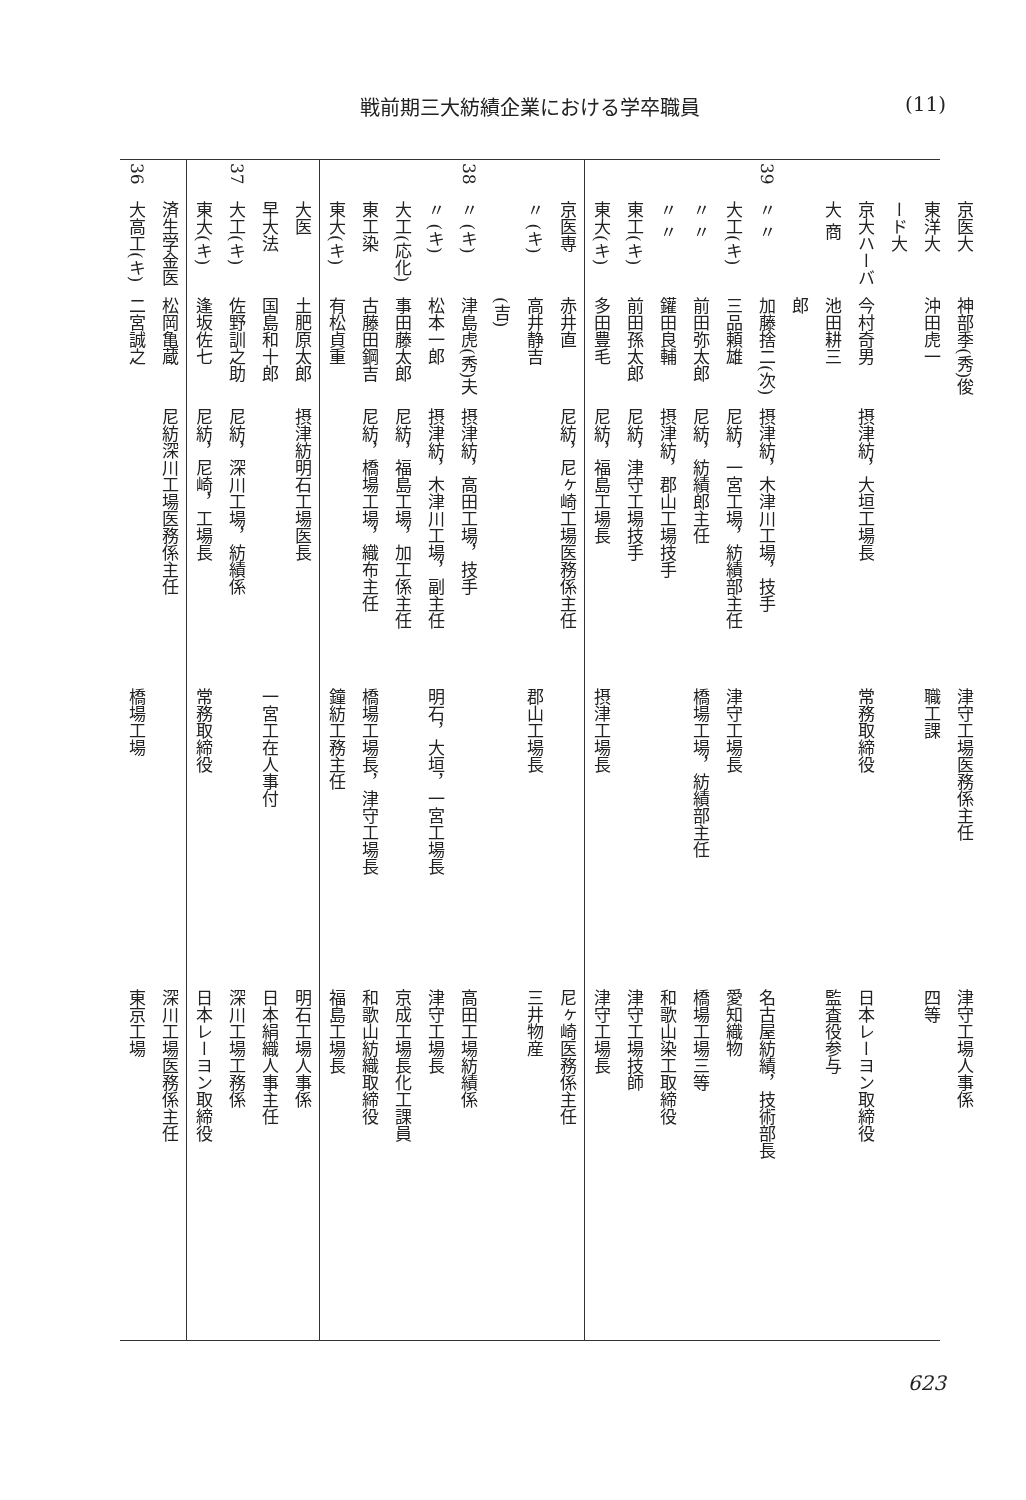戦前期三大紡績企業における学卒職員 (11)
| 36 | 大高工(キ) | 二宮誠之 | | 橋場工場 | 東京工場 |
| | 済生学金医 | 松岡亀蔵 | 尼紡深川工場医務係主任 | | 深川工場医務係主任 |
| | 東大(キ) | 逢坂佐七 | 尼紡，尼崎，工場長 | 常務取締役 | 日本レーヨン取締役 |
| 37 | 大工(キ) | 佐野訓之助 | 尼紡，深川工場，紡績係 | | 深川工場工務係 |
| | 早大法 | 国島和十郎 | | 一宮工在人事付 | 日本絹織人事主任 |
| | 大医 | 土肥原太郎 | 摂津紡明石工場医長 | | 明石工場人事係 |
| | 東大(キ) | 有松貞重 | | 鐘紡工務主任 | 福島工場長 |
| | 東工染 | 古藤田鋼吉 | 尼紡，橋場工場，織布主任 | 橋場工場長，津守工場長 | 和歌山紡織取締役 |
| | 大工(応化) | 事田藤太郎 | 尼紡，福島工場，加工係主任 | | 京成工場長化工課員 |
| | 〃 (キ) | 松本一郎 | 摂津紡，木津川工場，副主任 | 明石，大垣，一宮工場長 | 津守工場長 |
| 38 | 〃 (キ) | 津島虎(秀)夫 | 摂津紡，高田工場，技手 | | 高田工場紡績係 |
| | | (吉) | | | |
| | 〃 (キ) | 高井静吉 | | 郡山工場長 | 三井物産 |
| | 京医専 | 赤井直 | 尼紡，尼ヶ崎工場医務係主任 | | 尼ヶ崎医務係主任 |
| | 東大(キ) | 多田豊毛 | 尼紡，福島工場長 | 摂津工場長 | 津守工場長 |
| | 東工(キ) | 前田孫太郎 | 尼紡，津守工場技手 | | 津守工場技師 |
| | 〃 〃 | 鑵田良輔 | 摂津紡，郡山工場技手 | | 和歌山染工取締役 |
| | 〃 〃 | 前田弥太郎 | 尼紡，紡績郎主任 | 橋場工場，紡績部主任 | 橋場工場三等 |
| | 大工(キ) | 三品頼雄 | 尼紡，一宮工場，紡績部主任 | 津守工場長 | 愛知織物 |
| 39 | 〃 〃 | 加藤捨二(次) | 摂津紡，木津川工場，技手 | | 名古屋紡績，技術部長 |
| | | 郎 | | | |
| | 大 商 | 池田耕三 | | | 監査役参与 |
| | 京大ハーバ | 今村奇男 | 摂津紡，大垣工場長 | 常務取締役 | 日本レーヨン取締役 |
| | ード大 | | | | |
| | 東洋大 | 沖田虎一 | | 職工課 | 四等 |
| | 京医大 | 神部季(秀)俊 | | 津守工場医務係主任 | 津守工場人事係 |
623